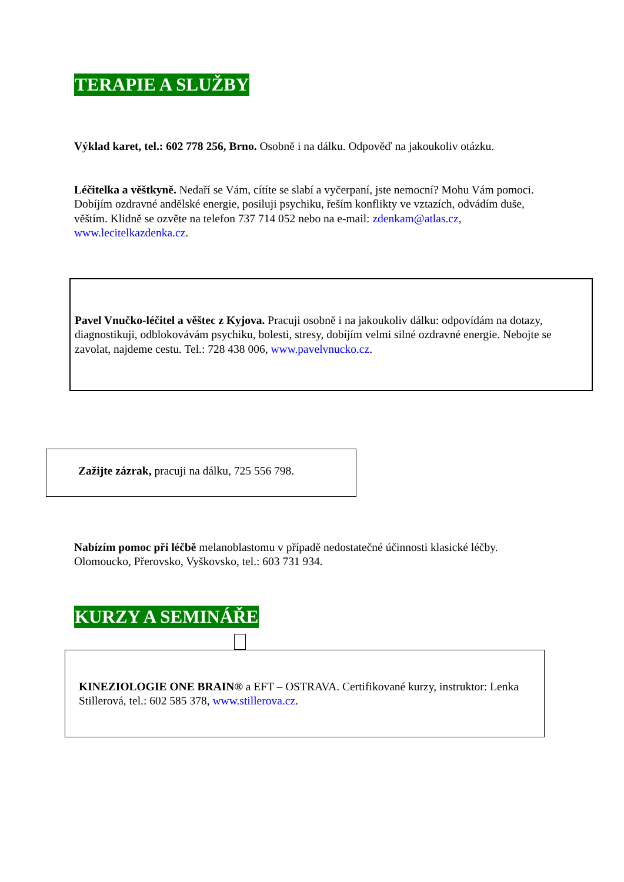TERAPIE A SLUŽBY
Výklad karet, tel.: 602 778 256, Brno. Osobně i na dálku. Odpověď na jakoukoliv otázku.
Léčitelka a věštkyně. Nedaří se Vám, cítíte se slabí a vyčerpaní, jste nemocní? Mohu Vám pomoci. Dobíjím ozdravné andělské energie, posiluji psychiku, řeším konflikty ve vztazích, odvádím duše, věštím. Klidně se ozvěte na telefon 737 714 052 nebo na e-mail: zdenkam@atlas.cz, www.lecitelkazdenka.cz.
Pavel Vnučko-léčitel a věštec z Kyjova. Pracuji osobně i na jakoukoliv dálku: odpovídám na dotazy, diagnostikuji, odblokovávám psychiku, bolesti, stresy, dobíjím velmi silné ozdravné energie. Nebojte se zavolat, najdeme cestu. Tel.: 728 438 006, www.pavelvnucko.cz.
Zažijte zázrak, pracuji na dálku, 725 556 798.
Nabízím pomoc při léčbě melanoblastomu v případě nedostatečné účinnosti klasické léčby. Olomoucko, Přerovsko, Vyškovsko, tel.: 603 731 934.
KURZY A SEMINÁŘE
KINEZIOLOGIE ONE BRAIN® a EFT – OSTRAVA. Certifikované kurzy, instruktor: Lenka Stillerová, tel.: 602 585 378, www.stillerova.cz.